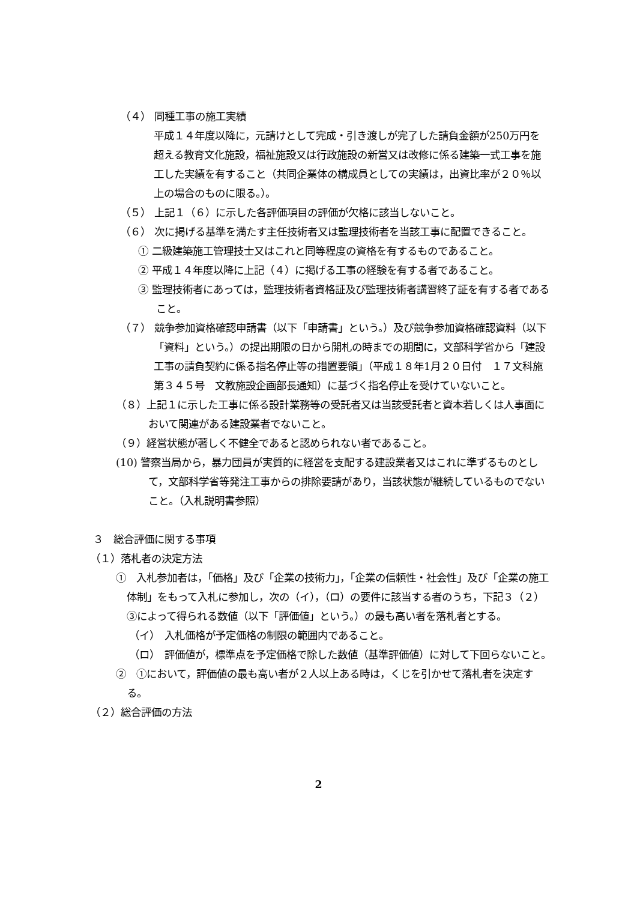（４） 同種工事の施工実績
平成１４年度以降に，元請けとして完成・引き渡しが完了した請負金額が250万円を超える教育文化施設，福祉施設又は行政施設の新営又は改修に係る建築一式工事を施工した実績を有すること（共同企業体の構成員としての実績は，出資比率が２０％以上の場合のものに限る。）。
（５） 上記１（６）に示した各評価項目の評価が欠格に該当しないこと。
（６） 次に掲げる基準を満たす主任技術者又は監理技術者を当該工事に配置できること。
① 二級建築施工管理技士又はこれと同等程度の資格を有するものであること。
② 平成１４年度以降に上記（４）に掲げる工事の経験を有する者であること。
③ 監理技術者にあっては，監理技術者資格証及び監理技術者講習終了証を有する者であること。
（７） 競争参加資格確認申請書（以下「申請書」という。）及び競争参加資格確認資料（以下「資料」という。）の提出期限の日から開札の時までの期間に，文部科学省から「建設工事の請負契約に係る指名停止等の措置要領」（平成１８年1月２０日付　１７文科施第３４５号　文教施設企画部長通知）に基づく指名停止を受けていないこと。
（８）上記１に示した工事に係る設計業務等の受託者又は当該受託者と資本若しくは人事面において関連がある建設業者でないこと。
（９）経営状態が著しく不健全であると認められない者であること。
(10) 警察当局から，暴力団員が実質的に経営を支配する建設業者又はこれに準ずるものとして，文部科学省等発注工事からの排除要請があり，当該状態が継続しているものでないこと。（入札説明書参照）
３　総合評価に関する事項
（１）落札者の決定方法
①　入札参加者は，「価格」及び「企業の技術力」，「企業の信頼性・社会性」及び「企業の施工体制」をもって入札に参加し，次の（イ），（ロ）の要件に該当する者のうち，下記３（２）③によって得られる数値（以下「評価値」という。）の最も高い者を落札者とする。
（イ）　入札価格が予定価格の制限の範囲内であること。
（ロ）　評価値が，標準点を予定価格で除した数値（基準評価値）に対して下回らないこと。
②　①において，評価値の最も高い者が２人以上ある時は，くじを引かせて落札者を決定する。
（２）総合評価の方法
2